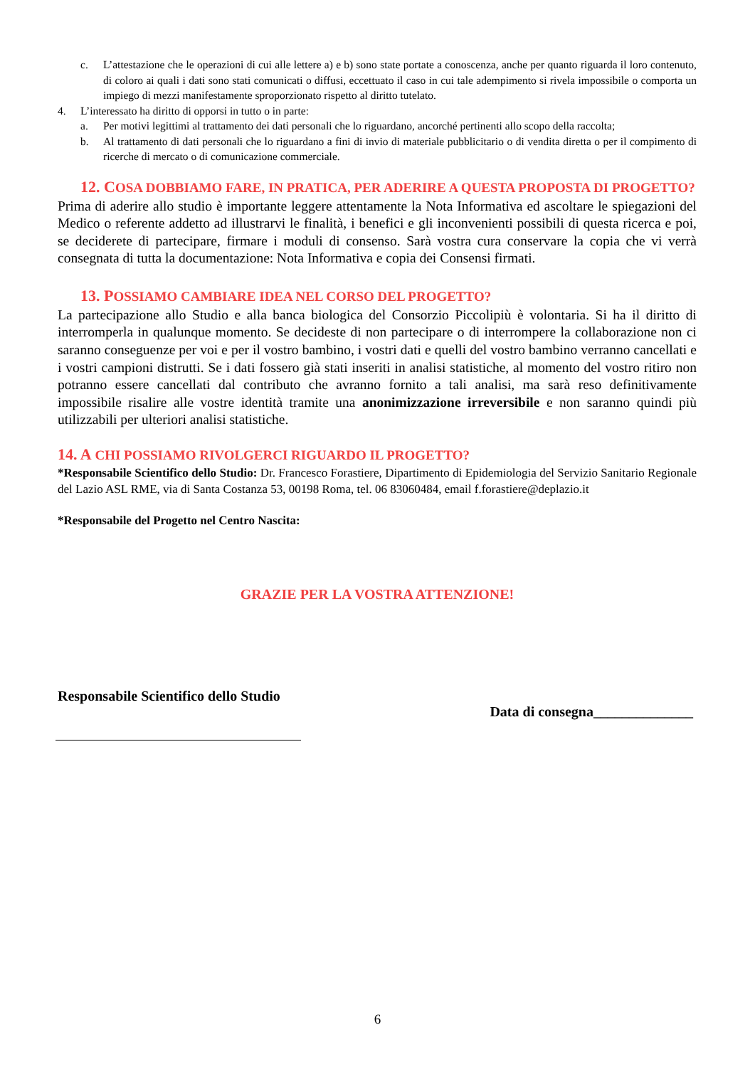c. L’attestazione che le operazioni di cui alle lettere a) e b) sono state portate a conoscenza, anche per quanto riguarda il loro contenuto, di coloro ai quali i dati sono stati comunicati o diffusi, eccettuato il caso in cui tale adempimento si rivela impossibile o comporta un impiego di mezzi manifestamente sproporzionato rispetto al diritto tutelato.
4. L’interessato ha diritto di opporsi in tutto o in parte:
a. Per motivi legittimi al trattamento dei dati personali che lo riguardano, ancorché pertinenti allo scopo della raccolta;
b. Al trattamento di dati personali che lo riguardano a fini di invio di materiale pubblicitario o di vendita diretta o per il compimento di ricerche di mercato o di comunicazione commerciale.
12. COSA DOBBIAMO FARE, IN PRATICA, PER ADERIRE A QUESTA PROPOSTA DI PROGETTO?
Prima di aderire allo studio è importante leggere attentamente la Nota Informativa ed ascoltare le spiegazioni del Medico o referente addetto ad illustrarvi le finalità, i benefici e gli inconvenienti possibili di questa ricerca e poi, se deciderete di partecipare, firmare i moduli di consenso. Sarà vostra cura conservare la copia che vi verrà consegnata di tutta la documentazione: Nota Informativa e copia dei Consensi firmati.
13. POSSIAMO CAMBIARE IDEA NEL CORSO DEL PROGETTO?
La partecipazione allo Studio e alla banca biologica del Consorzio Piccolipiù è volontaria. Si ha il diritto di interromperla in qualunque momento. Se decideste di non partecipare o di interrompere la collaborazione non ci saranno conseguenze per voi e per il vostro bambino, i vostri dati e quelli del vostro bambino verranno cancellati e i vostri campioni distrutti. Se i dati fossero già stati inseriti in analisi statistiche, al momento del vostro ritiro non potranno essere cancellati dal contributo che avranno fornito a tali analisi, ma sarà reso definitivamente impossibile risalire alle vostre identità tramite una anonimizzazione irreversibile e non saranno quindi più utilizzabili per ulteriori analisi statistiche.
14. A CHI POSSIAMO RIVOLGERCI RIGUARDO IL PROGETTO?
*Responsabile Scientifico dello Studio: Dr. Francesco Forastiere, Dipartimento di Epidemiologia del Servizio Sanitario Regionale del Lazio ASL RME, via di Santa Costanza 53, 00198 Roma, tel. 06 83060484, email f.forastiere@deplazio.it
*Responsabile del Progetto nel Centro Nascita:
GRAZIE PER LA VOSTRA ATTENZIONE!
Responsabile Scientifico dello Studio
Data di consegna______________
6